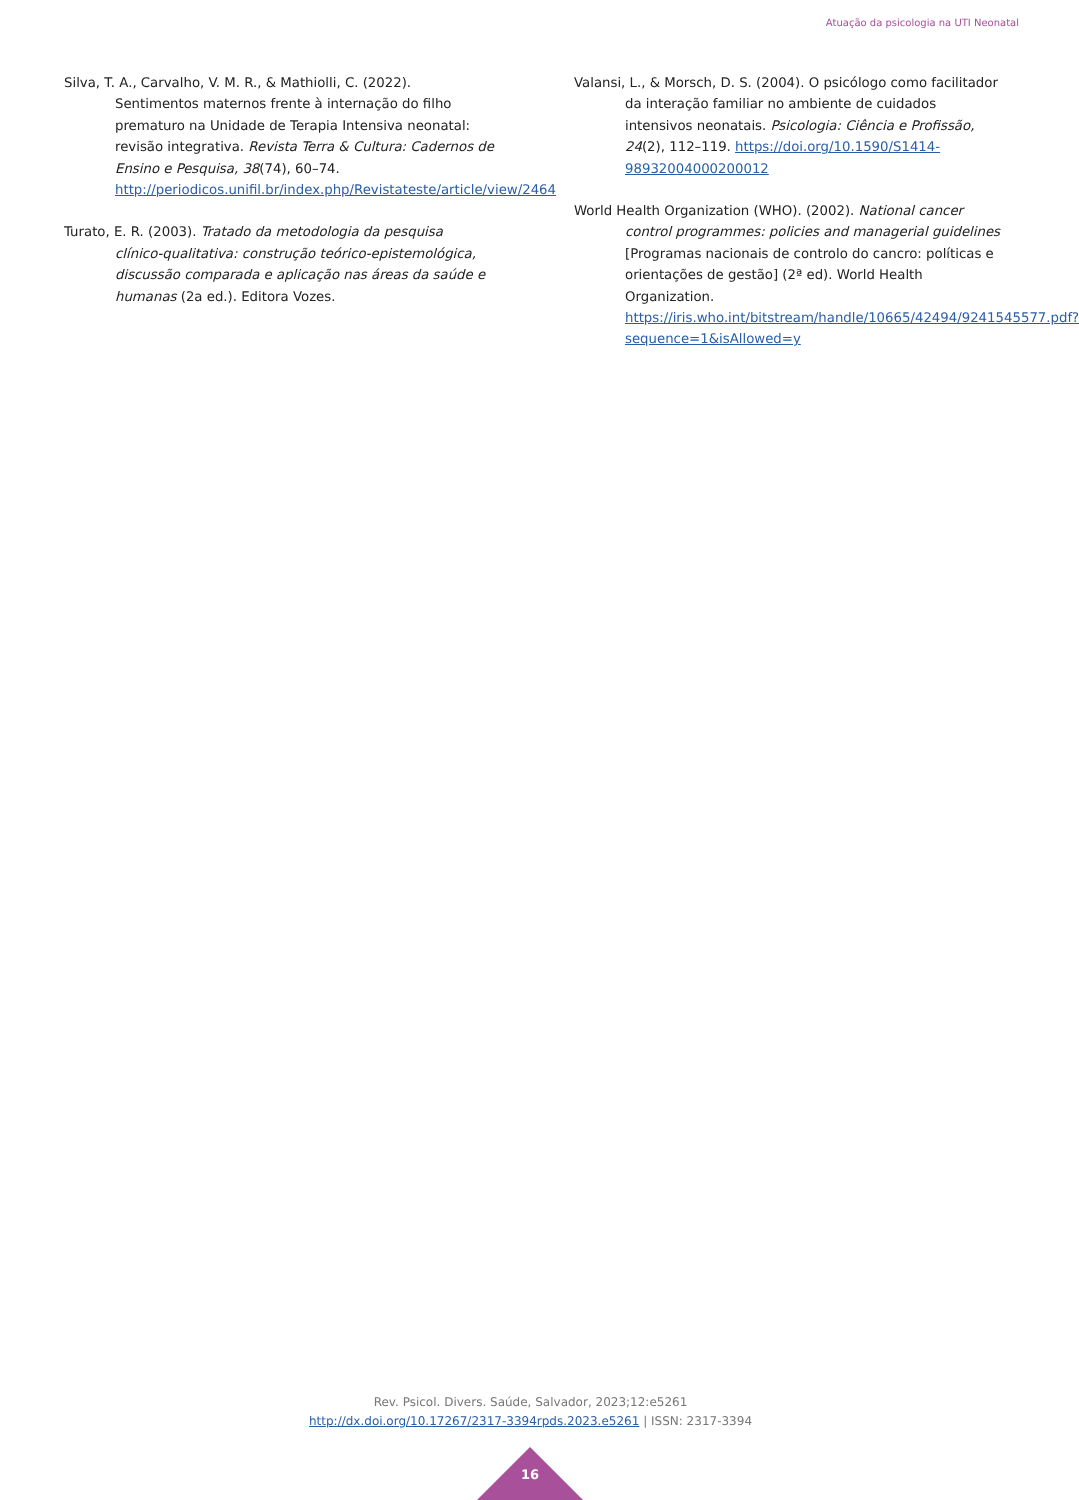Atuação da psicologia na UTI Neonatal
Silva, T. A., Carvalho, V. M. R., & Mathiolli, C. (2022). Sentimentos maternos frente à internação do filho prematuro na Unidade de Terapia Intensiva neonatal: revisão integrativa. Revista Terra & Cultura: Cadernos de Ensino e Pesquisa, 38(74), 60–74. http://periodicos.unifil.br/index.php/Revistateste/article/view/2464
Turato, E. R. (2003). Tratado da metodologia da pesquisa clínico-qualitativa: construção teórico-epistemológica, discussão comparada e aplicação nas áreas da saúde e humanas (2a ed.). Editora Vozes.
Valansi, L., & Morsch, D. S. (2004). O psicólogo como facilitador da interação familiar no ambiente de cuidados intensivos neonatais. Psicologia: Ciência e Profissão, 24(2), 112–119. https://doi.org/10.1590/S1414-98932004000200012
World Health Organization (WHO). (2002). National cancer control programmes: policies and managerial guidelines [Programas nacionais de controlo do cancro: políticas e orientações de gestão] (2ª ed). World Health Organization. https://iris.who.int/bitstream/handle/10665/42494/9241545577.pdf?sequence=1&isAllowed=y
Rev. Psicol. Divers. Saúde, Salvador, 2023;12:e5261
http://dx.doi.org/10.17267/2317-3394rpds.2023.e5261 | ISSN: 2317-3394
16